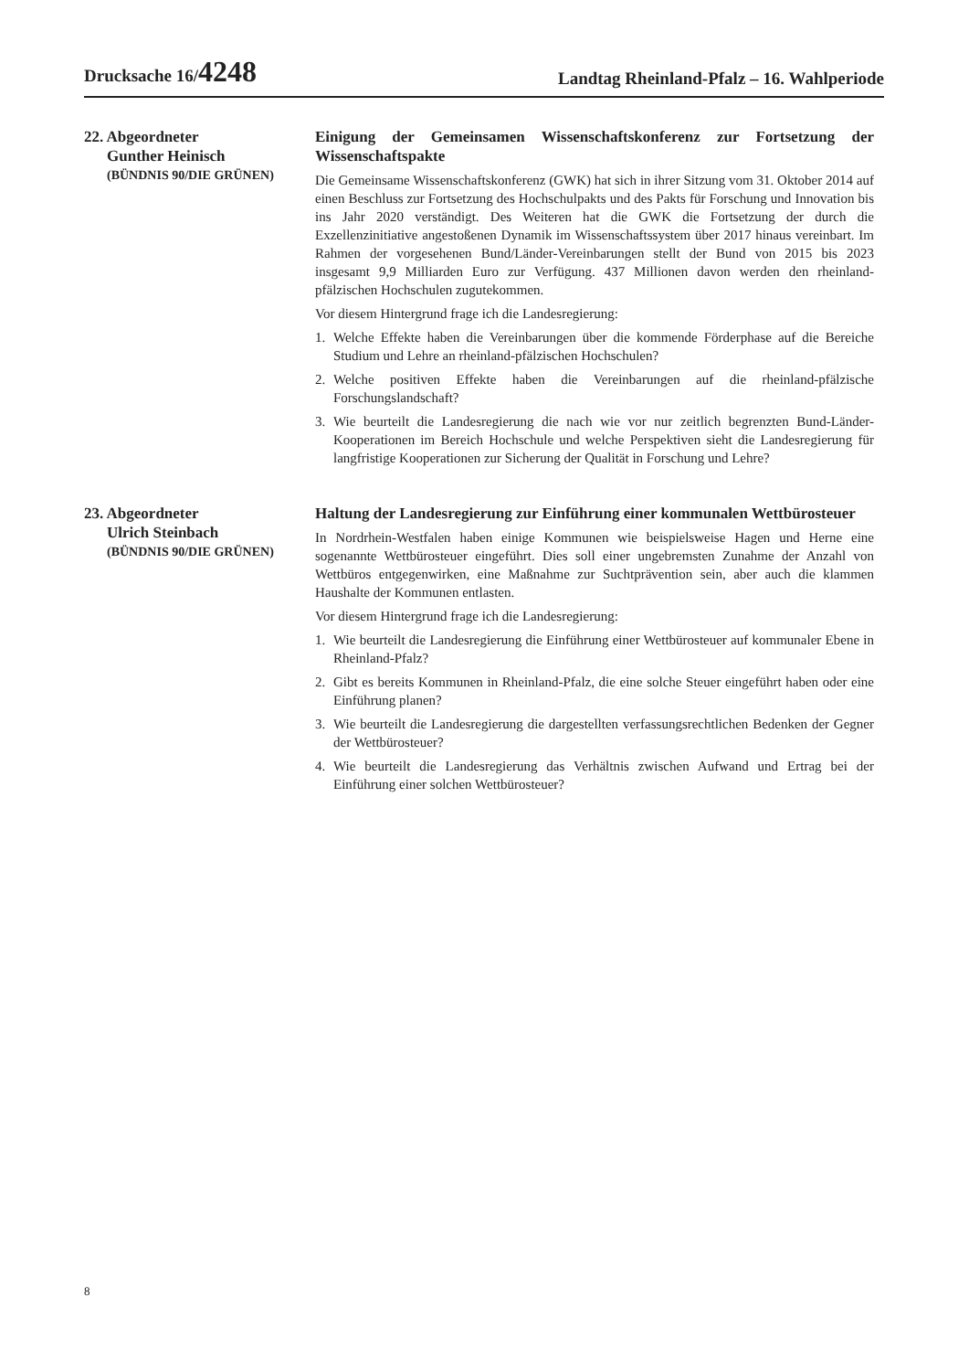Drucksache 16/4248
Landtag Rheinland-Pfalz – 16. Wahlperiode
22. Abgeordneter
Gunther Heinisch
(BÜNDNIS 90/DIE GRÜNEN)
Einigung der Gemeinsamen Wissenschaftskonferenz zur Fortsetzung der Wissenschaftspakte
Die Gemeinsame Wissenschaftskonferenz (GWK) hat sich in ihrer Sitzung vom 31. Oktober 2014 auf einen Beschluss zur Fortsetzung des Hochschulpakts und des Pakts für Forschung und Innovation bis ins Jahr 2020 verständigt. Des Weiteren hat die GWK die Fortsetzung der durch die Exzellenzinitiative angestoßenen Dynamik im Wissenschaftssystem über 2017 hinaus vereinbart. Im Rahmen der vorgesehenen Bund/Länder-Vereinbarungen stellt der Bund von 2015 bis 2023 insgesamt 9,9 Milliarden Euro zur Verfügung. 437 Millionen davon werden den rheinland-pfälzischen Hochschulen zugutekommen.
Vor diesem Hintergrund frage ich die Landesregierung:
1. Welche Effekte haben die Vereinbarungen über die kommende Förderphase auf die Bereiche Studium und Lehre an rheinland-pfälzischen Hochschulen?
2. Welche positiven Effekte haben die Vereinbarungen auf die rheinland-pfälzische Forschungslandschaft?
3. Wie beurteilt die Landesregierung die nach wie vor nur zeitlich begrenzten Bund-Länder-Kooperationen im Bereich Hochschule und welche Perspektiven sieht die Landesregierung für langfristige Kooperationen zur Sicherung der Qualität in Forschung und Lehre?
23. Abgeordneter
Ulrich Steinbach
(BÜNDNIS 90/DIE GRÜNEN)
Haltung der Landesregierung zur Einführung einer kommunalen Wettbürosteuer
In Nordrhein-Westfalen haben einige Kommunen wie beispielsweise Hagen und Herne eine sogenannte Wettbürosteuer eingeführt. Dies soll einer ungebremsten Zunahme der Anzahl von Wettbüros entgegenwirken, eine Maßnahme zur Suchtprävention sein, aber auch die klammen Haushalte der Kommunen entlasten.
Vor diesem Hintergrund frage ich die Landesregierung:
1. Wie beurteilt die Landesregierung die Einführung einer Wettbürosteuer auf kommunaler Ebene in Rheinland-Pfalz?
2. Gibt es bereits Kommunen in Rheinland-Pfalz, die eine solche Steuer eingeführt haben oder eine Einführung planen?
3. Wie beurteilt die Landesregierung die dargestellten verfassungsrechtlichen Bedenken der Gegner der Wettbürosteuer?
4. Wie beurteilt die Landesregierung das Verhältnis zwischen Aufwand und Ertrag bei der Einführung einer solchen Wettbürosteuer?
8